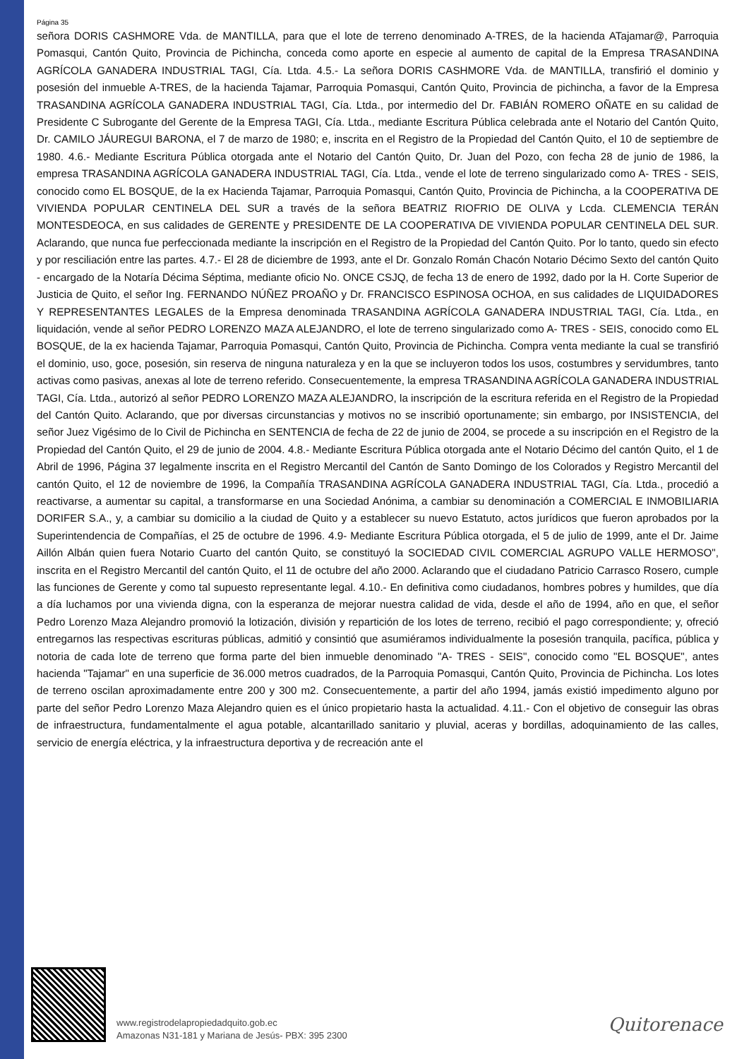Página 35
señora DORIS CASHMORE Vda. de MANTILLA, para que el lote de terreno denominado A-TRES, de la hacienda ATajamar@, Parroquia Pomasqui, Cantón Quito, Provincia de Pichincha, conceda como aporte en especie al aumento de capital de la Empresa TRASANDINA AGRÍCOLA GANADERA INDUSTRIAL TAGI, Cía. Ltda. 4.5.- La señora DORIS CASHMORE Vda. de MANTILLA, transfirió el dominio y posesión del inmueble A-TRES, de la hacienda Tajamar, Parroquia Pomasqui, Cantón Quito, Provincia de pichincha, a favor de la Empresa TRASANDINA AGRÍCOLA GANADERA INDUSTRIAL TAGI, Cía. Ltda., por intermedio del Dr. FABIÁN ROMERO OÑATE en su calidad de Presidente C Subrogante del Gerente de la Empresa TAGI, Cía. Ltda., mediante Escritura Pública celebrada ante el Notario del Cantón Quito, Dr. CAMILO JÁUREGUI BARONA, el 7 de marzo de 1980; e, inscrita en el Registro de la Propiedad del Cantón Quito, el 10 de septiembre de 1980. 4.6.- Mediante Escritura Pública otorgada ante el Notario del Cantón Quito, Dr. Juan del Pozo, con fecha 28 de junio de 1986, la empresa TRASANDINA AGRÍCOLA GANADERA INDUSTRIAL TAGI, Cía. Ltda., vende el lote de terreno singularizado como A- TRES - SEIS, conocido como EL BOSQUE, de la ex Hacienda Tajamar, Parroquia Pomasqui, Cantón Quito, Provincia de Pichincha, a la COOPERATIVA DE VIVIENDA POPULAR CENTINELA DEL SUR a través de la señora BEATRIZ RIOFRIO DE OLIVA y Lcda. CLEMENCIA TERÁN MONTESDEOCA, en sus calidades de GERENTE y PRESIDENTE DE LA COOPERATIVA DE VIVIENDA POPULAR CENTINELA DEL SUR. Aclarando, que nunca fue perfeccionada mediante la inscripción en el Registro de la Propiedad del Cantón Quito. Por lo tanto, quedo sin efecto y por resciliación entre las partes. 4.7.- El 28 de diciembre de 1993, ante el Dr. Gonzalo Román Chacón Notario Décimo Sexto del cantón Quito - encargado de la Notaría Décima Séptima, mediante oficio No. ONCE CSJQ, de fecha 13 de enero de 1992, dado por la H. Corte Superior de Justicia de Quito, el señor Ing. FERNANDO NÚÑEZ PROAÑO y Dr. FRANCISCO ESPINOSA OCHOA, en sus calidades de LIQUIDADORES Y REPRESENTANTES LEGALES de la Empresa denominada TRASANDINA AGRÍCOLA GANADERA INDUSTRIAL TAGI, Cía. Ltda., en liquidación, vende al señor PEDRO LORENZO MAZA ALEJANDRO, el lote de terreno singularizado como A- TRES - SEIS, conocido como EL BOSQUE, de la ex hacienda Tajamar, Parroquia Pomasqui, Cantón Quito, Provincia de Pichincha. Compra venta mediante la cual se transfirió el dominio, uso, goce, posesión, sin reserva de ninguna naturaleza y en la que se incluyeron todos los usos, costumbres y servidumbres, tanto activas como pasivas, anexas al lote de terreno referido. Consecuentemente, la empresa TRASANDINA AGRÍCOLA GANADERA INDUSTRIAL TAGI, Cía. Ltda., autorizó al señor PEDRO LORENZO MAZA ALEJANDRO, la inscripción de la escritura referida en el Registro de la Propiedad del Cantón Quito. Aclarando, que por diversas circunstancias y motivos no se inscribió oportunamente; sin embargo, por INSISTENCIA, del señor Juez Vigésimo de lo Civil de Pichincha en SENTENCIA de fecha de 22 de junio de 2004, se procede a su inscripción en el Registro de la Propiedad del Cantón Quito, el 29 de junio de 2004. 4.8.- Mediante Escritura Pública otorgada ante el Notario Décimo del cantón Quito, el 1 de Abril de 1996, Página 37 legalmente inscrita en el Registro Mercantil del Cantón de Santo Domingo de los Colorados y Registro Mercantil del cantón Quito, el 12 de noviembre de 1996, la Compañía TRASANDINA AGRÍCOLA GANADERA INDUSTRIAL TAGI, Cía. Ltda., procedió a reactivarse, a aumentar su capital, a transformarse en una Sociedad Anónima, a cambiar su denominación a COMERCIAL E INMOBILIARIA DORIFER S.A., y, a cambiar su domicilio a la ciudad de Quito y a establecer su nuevo Estatuto, actos jurídicos que fueron aprobados por la Superintendencia de Compañías, el 25 de octubre de 1996. 4.9- Mediante Escritura Pública otorgada, el 5 de julio de 1999, ante el Dr. Jaime Aillón Albán quien fuera Notario Cuarto del cantón Quito, se constituyó la SOCIEDAD CIVIL COMERCIAL AGRUPO VALLE HERMOSO", inscrita en el Registro Mercantil del cantón Quito, el 11 de octubre del año 2000. Aclarando que el ciudadano Patricio Carrasco Rosero, cumple las funciones de Gerente y como tal supuesto representante legal. 4.10.- En definitiva como ciudadanos, hombres pobres y humildes, que día a día luchamos por una vivienda digna, con la esperanza de mejorar nuestra calidad de vida, desde el año de 1994, año en que, el señor Pedro Lorenzo Maza Alejandro promovió la lotización, división y repartición de los lotes de terreno, recibió el pago correspondiente; y, ofreció entregarnos las respectivas escrituras públicas, admitió y consintió que asumiéramos individualmente la posesión tranquila, pacífica, pública y notoria de cada lote de terreno que forma parte del bien inmueble denominado "A- TRES - SEIS", conocido como "EL BOSQUE", antes hacienda "Tajamar" en una superficie de 36.000 metros cuadrados, de la Parroquia Pomasqui, Cantón Quito, Provincia de Pichincha. Los lotes de terreno oscilan aproximadamente entre 200 y 300 m2. Consecuentemente, a partir del año 1994, jamás existió impedimento alguno por parte del señor Pedro Lorenzo Maza Alejandro quien es el único propietario hasta la actualidad. 4.11.- Con el objetivo de conseguir las obras de infraestructura, fundamentalmente el agua potable, alcantarillado sanitario y pluvial, aceras y bordillas, adoquinamiento de las calles, servicio de energía eléctrica, y la infraestructura deportiva y de recreación ante el
www.registrodelapropiedadquito.gob.ec
Amazonas N31-181 y Mariana de Jesús- PBX: 395 2300
Quitorenace